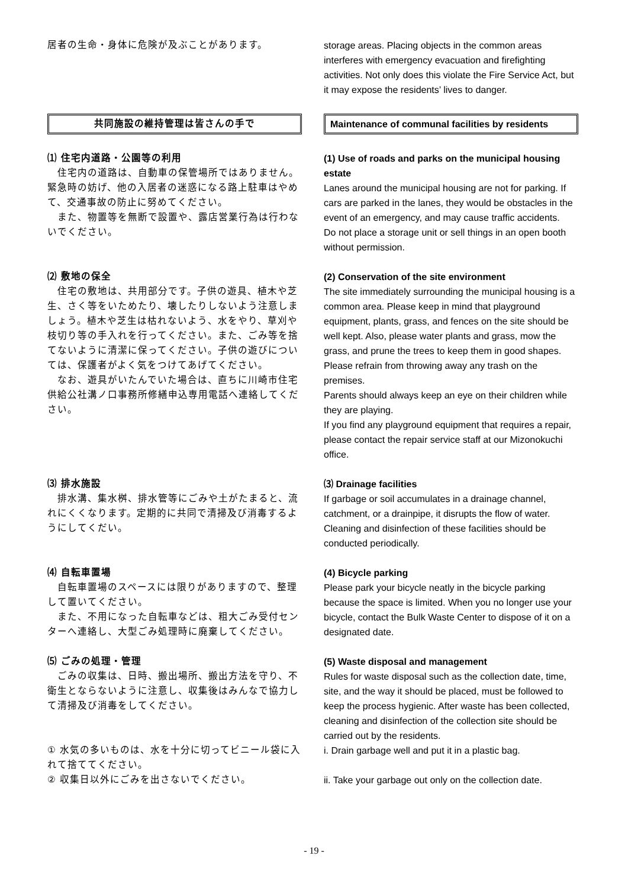居者の生命・身体に危険が及ぶことがあります。 storage areas. Placing objects in the common areas interferes with emergency evacuation and firefighting activities. Not only does this violate the Fire Service Act, but it may expose the residents’ lives to danger.
共同施設の維持管理は皆さんの手で Maintenance of communal facilities by residents
⑴ 住宅内道路・公園等の利用
　住宅内の道路は、自動車の保管場所ではありません。緊急時の妨げ、他の入居者の迷惑になる路上駐車はやめて、交通事故の防止に努めてください。
　また、物置等を無断で設置や、露店営業行為は行わないでください。
(1) Use of roads and parks on the municipal housing estate
Lanes around the municipal housing are not for parking. If cars are parked in the lanes, they would be obstacles in the event of an emergency, and may cause traffic accidents.
Do not place a storage unit or sell things in an open booth without permission.
⑵ 敷地の保全
　住宅の敷地は、共用部分です。子供の遊具、植木や芝生、さく等をいためたり、壊したりしないよう注意しましょう。植木や芝生は枯れないよう、水をやり、草刈や枝切り等の手入れを行ってください。また、ごみ等を捨てないように清潔に保ってください。子供の遊びについては、保護者がよく気をつけてあげてください。
　なお、遊具がいたんでいた場合は、直ちに川崎市住宅供給公社溝ノ口事務所修繕申込専用電話へ連絡してください。
(2) Conservation of the site environment
The site immediately surrounding the municipal housing is a common area. Please keep in mind that playground equipment, plants, grass, and fences on the site should be well kept. Also, please water plants and grass, mow the grass, and prune the trees to keep them in good shapes.
Please refrain from throwing away any trash on the premises.
Parents should always keep an eye on their children while they are playing.
If you find any playground equipment that requires a repair, please contact the repair service staff at our Mizonokuchi office.
⑶ 排水施設
　排水溝、集水桝、排水管等にごみや土がたまると、流れにくくなります。定期的に共同で清掃及び消毒するようにしてくだい。
⑶ Drainage facilities
If garbage or soil accumulates in a drainage channel, catchment, or a drainpipe, it disrupts the flow of water. Cleaning and disinfection of these facilities should be conducted periodically.
⑷ 自転車置場
　自転車置場のスペースには限りがありますので、整理して置いてください。
　また、不用になった自転車などは、粗大ごみ受付センターへ連絡し、大型ごみ処理時に廃棄してください。
(4) Bicycle parking
Please park your bicycle neatly in the bicycle parking because the space is limited. When you no longer use your bicycle, contact the Bulk Waste Center to dispose of it on a designated date.
⑸ ごみの処理・管理
　ごみの収集は、日時、搬出場所、搬出方法を守り、不衛生とならないように注意し、収集後はみんなで協力して清掃及び消毒をしてください。
① 水気の多いものは、水を十分に切ってビニール袋に入れて捨ててください。
② 収集日以外にごみを出さないでください。
(5) Waste disposal and management
Rules for waste disposal such as the collection date, time, site, and the way it should be placed, must be followed to keep the process hygienic. After waste has been collected, cleaning and disinfection of the collection site should be carried out by the residents.
i. Drain garbage well and put it in a plastic bag.
ii. Take your garbage out only on the collection date.
- 19 -